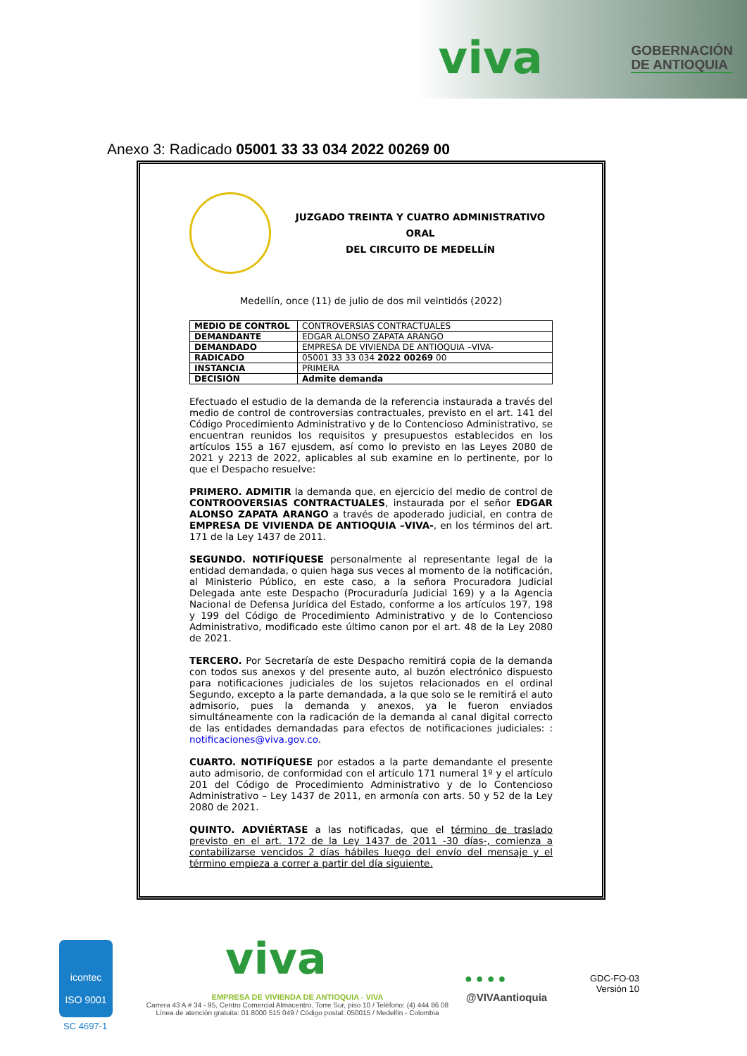viva
GOBERNACIÓN
DE ANTIOQUIA
Anexo 3: Radicado 05001 33 33 034 2022 00269 00
JUZGADO TREINTA Y CUATRO ADMINISTRATIVO ORAL
DEL CIRCUITO DE MEDELLÍN
Medellín, once (11) de julio de dos mil veintidós (2022)
| MEDIO DE CONTROL | CONTROVERSIAS CONTRACTUALES |
| DEMANDANTE | EDGAR ALONSO ZAPATA ARANGO |
| DEMANDADO | EMPRESA DE VIVIENDA DE ANTIOQUIA –VIVA- |
| RADICADO | 05001 33 33 034 2022 00269 00 |
| INSTANCIA | PRIMERA |
| DECISIÓN | Admite demanda |
Efectuado el estudio de la demanda de la referencia instaurada a través del medio de control de controversias contractuales, previsto en el art. 141 del Código Procedimiento Administrativo y de lo Contencioso Administrativo, se encuentran reunidos los requisitos y presupuestos establecidos en los artículos 155 a 167 ejusdem, así como lo previsto en las Leyes 2080 de 2021 y 2213 de 2022, aplicables al sub examine en lo pertinente, por lo que el Despacho resuelve:
PRIMERO. ADMITIR la demanda que, en ejercicio del medio de control de CONTROOVERSIAS CONTRACTUALES, instaurada por el señor EDGAR ALONSO ZAPATA ARANGO a través de apoderado judicial, en contra de EMPRESA DE VIVIENDA DE ANTIOQUIA –VIVA-, en los términos del art. 171 de la Ley 1437 de 2011.
SEGUNDO. NOTIFÍQUESE personalmente al representante legal de la entidad demandada, o quien haga sus veces al momento de la notificación, al Ministerio Público, en este caso, a la señora Procuradora Judicial Delegada ante este Despacho (Procuraduría Judicial 169) y a la Agencia Nacional de Defensa Jurídica del Estado, conforme a los artículos 197, 198 y 199 del Código de Procedimiento Administrativo y de lo Contencioso Administrativo, modificado este último canon por el art. 48 de la Ley 2080 de 2021.
TERCERO. Por Secretaría de este Despacho remitirá copia de la demanda con todos sus anexos y del presente auto, al buzón electrónico dispuesto para notificaciones judiciales de los sujetos relacionados en el ordinal Segundo, excepto a la parte demandada, a la que solo se le remitirá el auto admisorio, pues la demanda y anexos, ya le fueron enviados simultáneamente con la radicación de la demanda al canal digital correcto de las entidades demandadas para efectos de notificaciones judiciales: : notificaciones@viva.gov.co.
CUARTO. NOTIFÍQUESE por estados a la parte demandante el presente auto admisorio, de conformidad con el artículo 171 numeral 1º y el artículo 201 del Código de Procedimiento Administrativo y de lo Contencioso Administrativo – Ley 1437 de 2011, en armonía con arts. 50 y 52 de la Ley 2080 de 2021.
QUINTO. ADVIÉRTASE a las notificadas, que el término de traslado previsto en el art. 172 de la Ley 1437 de 2011 -30 días-, comienza a contabilizarse vencidos 2 días hábiles luego del envío del mensaje y el término empieza a correr a partir del día siguiente.
icontec
ISO 9001
SC 4697-1
viva
EMPRESA DE VIVIENDA DE ANTIOQUIA - VIVA
Carrera 43 A # 34 - 95, Centro Comercial Almacentro, Torre Sur, piso 10 / Teléfono: (4) 444 86 08
Línea de atención gratuita: 01 8000 515 049 / Código postal: 050015 / Medellín - Colombia
● ● ● ●
@VIVAantioquia
GDC-FO-03
Versión 10